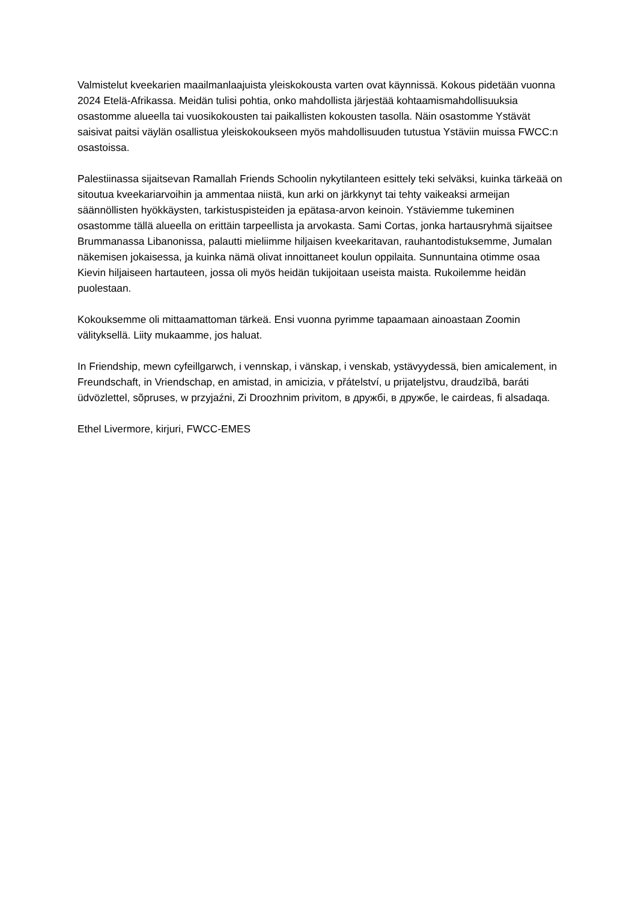Valmistelut kveekarien maailmanlaajuista yleiskokousta varten ovat käynnissä. Kokous pidetään vuonna 2024 Etelä-Afrikassa. Meidän tulisi pohtia, onko mahdollista järjestää kohtaamismahdollisuuksia osastomme alueella tai vuosikokousten tai paikallisten kokousten tasolla. Näin osastomme Ystävät saisivat paitsi väylän osallistua yleiskokoukseen myös mahdollisuuden tutustua Ystäviin muissa FWCC:n osastoissa.
Palestiinassa sijaitsevan Ramallah Friends Schoolin nykytilanteen esittely teki selväksi, kuinka tärkeää on sitoutua kveekariarvoihin ja ammentaa niistä, kun arki on järkkynyt tai tehty vaikeaksi armeijan säännöllisten hyökkäysten, tarkistuspisteiden ja epätasa-arvon keinoin. Ystäviemme tukeminen osastomme tällä alueella on erittäin tarpeellista ja arvokasta. Sami Cortas, jonka hartausryhmä sijaitsee Brummanassa Libanonissa, palautti mieliimme hiljaisen kveekaritavan, rauhantodistuksemme, Jumalan näkemisen jokaisessa, ja kuinka nämä olivat innoittaneet koulun oppilaita. Sunnuntaina otimme osaa Kievin hiljaiseen hartauteen, jossa oli myös heidän tukijoitaan useista maista. Rukoilemme heidän puolestaan.
Kokouksemme oli mittaamattoman tärkeä. Ensi vuonna pyrimme tapaamaan ainoastaan Zoomin välityksellä. Liity mukaamme, jos haluat.
In Friendship, mewn cyfeillgarwch, i vennskap, i vänskap, i venskab, ystävyydessä, bien amicalement, in Freundschaft, in Vriendschap, en amistad, in amicizia, v přátelství, u prijateljstvu, draudzībā, baráti üdvözlettel, sõpruses, w przyjaźni, Zi Droozhnim privitom, в дружбі, в дружбе, le cairdeas, fi alsadaqa.
Ethel Livermore, kirjuri, FWCC-EMES